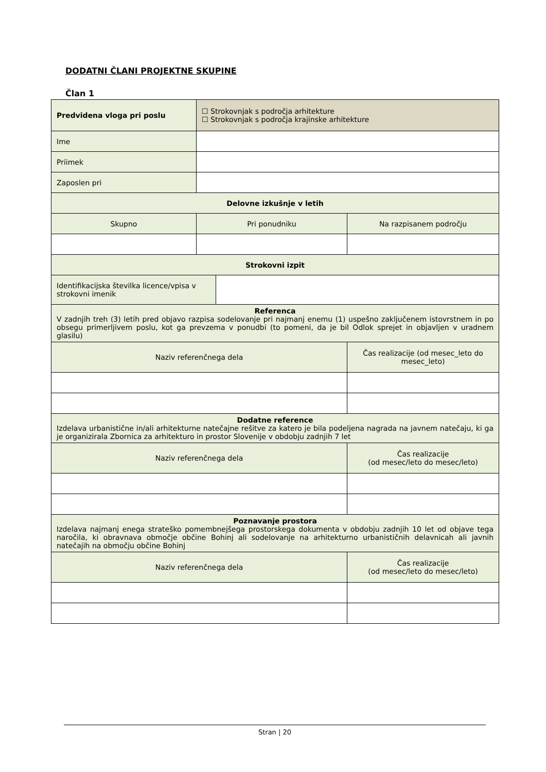DODATNI ČLANI PROJEKTNE SKUPINE
Član 1
| Predvidena vloga pri poslu | ☐ Strokovnjak s področja arhitekture ☐ Strokovnjak s področja krajinske arhitekture | | |
| Ime | | | |
| Priimek | | | |
| Zaposlen pri | | | |
| Delovne izkušnje v letih | | | |
| Skupno | Pri ponudniku | | Na razpisanem področju |
| Strokovni izpit | | | |
| Identifikacijska številka licence/vpisa v strokovni imenik | | | |
| Referenca V zadnjih treh (3) letih pred objavo razpisa sodelovanje pri najmanj enemu (1) uspešno zaključenem istovrstnem in po obsegu primerljivem poslu, kot ga prevzema v ponudbi (to pomeni, da je bil Odlok sprejet in objavljen v uradnem glasilu) | | | |
| Naziv referenčnega dela | | | Čas realizacije (od mesec_leto do mesec_leto) |
| Dodatne reference Izdelava urbanistične in/ali arhitekturne natečajne rešitve za katero je bila podeljena nagrada na javnem natečaju, ki ga je organizirala Zbornica za arhitekturo in prostor Slovenije v obdobju zadnjih 7 let | | | |
| Naziv referenčnega dela | | | Čas realizacije (od mesec/leto do mesec/leto) |
| Poznavanje prostora Izdelava najmanj enega strateško pomembnejšega prostorskega dokumenta v obdobju zadnjih 10 let od objave tega naročila, ki obravnava območje občine Bohinj ali sodelovanje na arhitekturno urbanističnih delavnicah ali javnih natečajih na območju občine Bohinj | | | |
| Naziv referenčnega dela | | | Čas realizacije (od mesec/leto do mesec/leto) |
Stran | 20